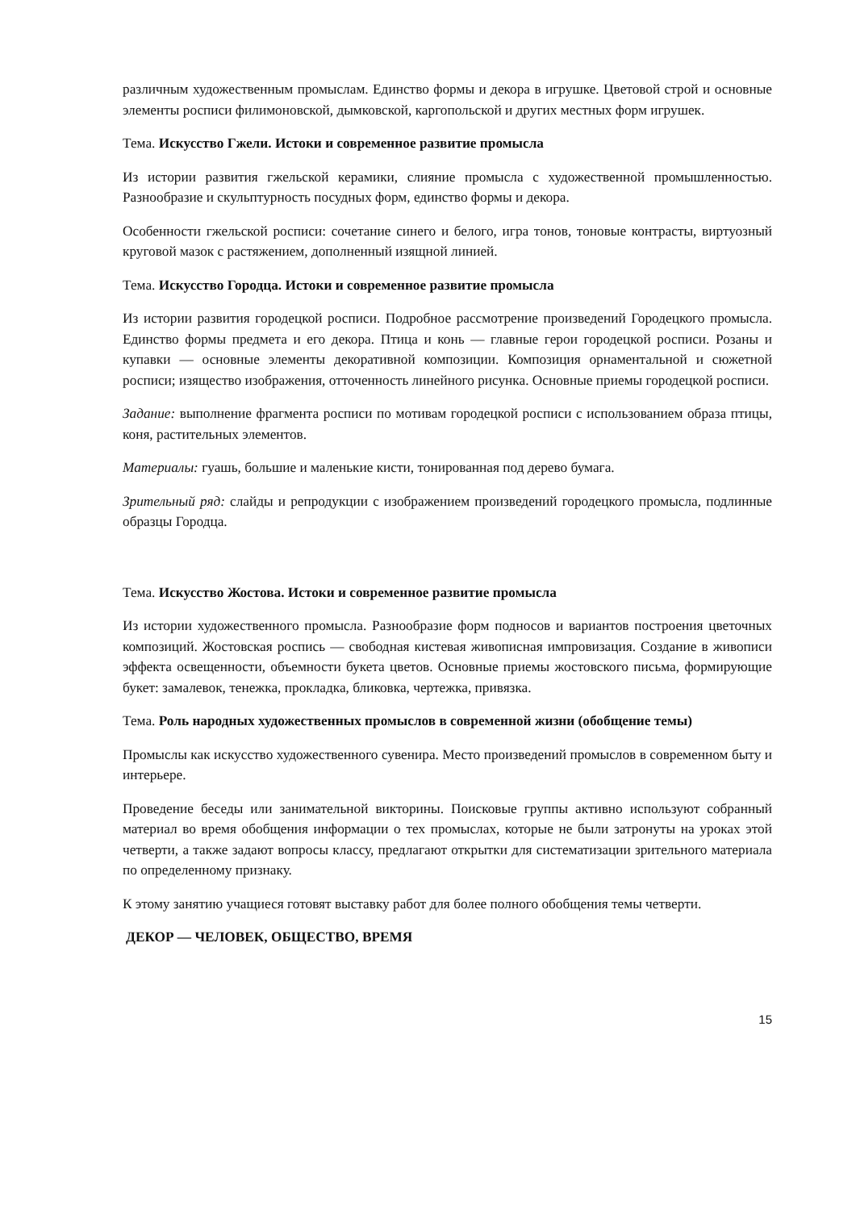различным художественным промыслам. Единство формы и декора в игрушке. Цветовой строй и основные элементы росписи филимоновской, дымковской, каргопольской и других местных форм игрушек.
Тема. Искусство Гжели. Истоки и современное развитие промысла
Из истории развития гжельской керамики, слияние промысла с художественной промышленностью. Разнообразие и скульптурность посудных форм, единство формы и декора.
Особенности гжельской росписи: сочетание синего и белого, игра тонов, тоновые контрасты, виртуозный круговой мазок с растяжением, дополненный изящной линией.
Тема. Искусство Городца. Истоки и современное развитие промысла
Из истории развития городецкой росписи. Подробное рассмотрение произведений Городецкого промысла. Единство формы предмета и его декора. Птица и конь — главные герои городецкой росписи. Розаны и купавки — основные элементы декоративной композиции. Композиция орнаментальной и сюжетной росписи; изящество изображения, отточенность линейного рисунка. Основные приемы городецкой росписи.
Задание: выполнение фрагмента росписи по мотивам городецкой росписи с использованием образа птицы, коня, растительных элементов.
Материалы: гуашь, большие и маленькие кисти, тонированная под дерево бумага.
Зрительный ряд: слайды и репродукции с изображением произведений городецкого промысла, подлинные образцы Городца.
Тема. Искусство Жостова. Истоки и современное развитие промысла
Из истории художественного промысла. Разнообразие форм подносов и вариантов построения цветочных композиций. Жостовская роспись — свободная кистевая живописная импровизация. Создание в живописи эффекта освещенности, объемности букета цветов. Основные приемы жостовского письма, формирующие букет: замалевок, тенежка, прокладка, бликовка, чертежка, привязка.
Тема. Роль народных художественных промыслов в современной жизни (обобщение темы)
Промыслы как искусство художественного сувенира. Место произведений промыслов в современном быту и интерьере.
Проведение беседы или занимательной викторины. Поисковые группы активно используют собранный материал во время обобщения информации о тех промыслах, которые не были затронуты на уроках этой четверти, а также задают вопросы классу, предлагают открытки для систематизации зрительного материала по определенному признаку.
К этому занятию учащиеся готовят выставку работ для более полного обобщения темы четверти.
ДЕКОР — ЧЕЛОВЕК, ОБЩЕСТВО, ВРЕМЯ
15